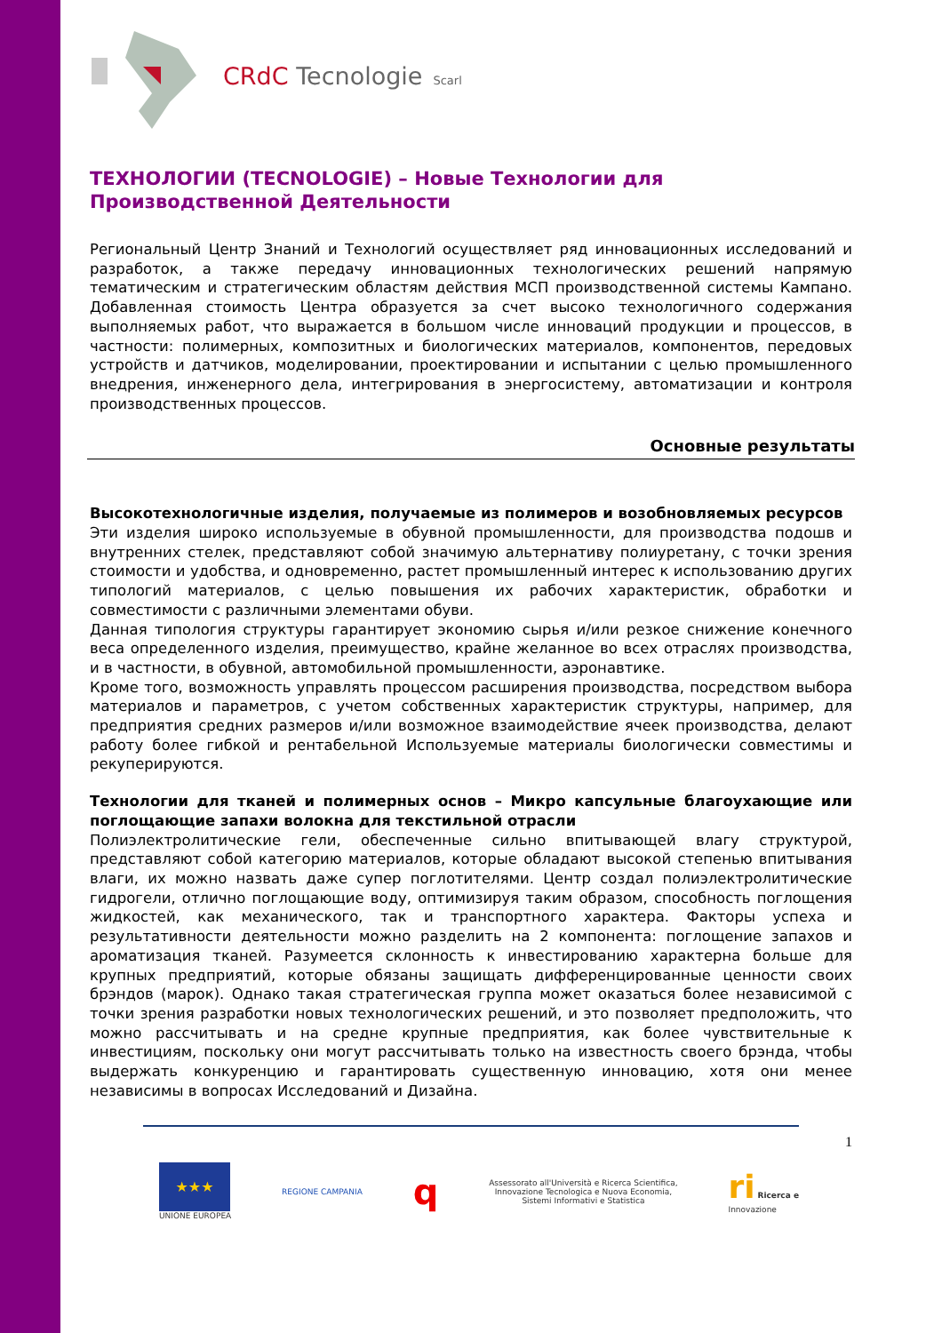CRdC Tecnologie Scarl
ТЕХНОЛОГИИ (TECNOLOGIE) – Новые Технологии для Производственной Деятельности
Региональный Центр Знаний и Технологий осуществляет ряд инновационных исследований и разработок, а также передачу инновационных технологических решений напрямую тематическим и стратегическим областям действия МСП производственной системы Кампано. Добавленная стоимость Центра образуется за счет высоко технологичного содержания выполняемых работ, что выражается в большом числе инноваций продукции и процессов, в частности: полимерных, композитных и биологических материалов, компонентов, передовых устройств и датчиков, моделировании, проектировании и испытании с целью промышленного внедрения, инженерного дела, интегрирования в энергосистему, автоматизации и контроля производственных процессов.
Основные результаты
Высокотехнологичные изделия, получаемые из полимеров и возобновляемых ресурсов
Эти изделия широко используемые в обувной промышленности, для производства подошв и внутренних стелек, представляют собой значимую альтернативу полиуретану, с точки зрения стоимости и удобства, и одновременно, растет промышленный интерес к использованию других типологий материалов, с целью повышения их рабочих характеристик, обработки и совместимости с различными элементами обуви.
Данная типология структуры гарантирует экономию сырья и/или резкое снижение конечного веса определенного изделия, преимущество, крайне желанное во всех отраслях производства, и в частности, в обувной, автомобильной промышленности, аэронавтике.
Кроме того, возможность управлять процессом расширения производства, посредством выбора материалов и параметров, с учетом собственных характеристик структуры, например, для предприятия средних размеров и/или возможное взаимодействие ячеек производства, делают работу более гибкой и рентабельной Используемые материалы биологически совместимы и рекуперируются.
Технологии для тканей и полимерных основ – Микро капсульные благоухающие или поглощающие запахи волокна для текстильной отрасли
Полиэлектролитические гели, обеспеченные сильно впитывающей влагу структурой, представляют собой категорию материалов, которые обладают высокой степенью впитывания влаги, их можно назвать даже супер поглотителями. Центр создал полиэлектролитические гидрогели, отлично поглощающие воду, оптимизируя таким образом, способность поглощения жидкостей, как механического, так и транспортного характера. Факторы успеха и результативности деятельности можно разделить на 2 компонента: поглощение запахов и ароматизация тканей. Разумеется склонность к инвестированию характерна больше для крупных предприятий, которые обязаны защищать дифференцированные ценности своих брэндов (марок). Однако такая стратегическая группа может оказаться более независимой с точки зрения разработки новых технологических решений, и это позволяет предположить, что можно рассчитывать и на средне крупные предприятия, как более чувствительные к инвестициям, поскольку они могут рассчитывать только на известность своего брэнда, чтобы выдержать конкуренцию и гарантировать существенную инновацию, хотя они менее независимы в вопросах Исследований и Дизайна.
1
★★★
UNIONE EUROPEA
REGIONE CAMPANIA
q
Assessorato all'Università e Ricerca Scientifica,
Innovazione Tecnologica e Nuova Economia,
Sistemi Informativi e Statistica
ri Ricerca e
Innovazione